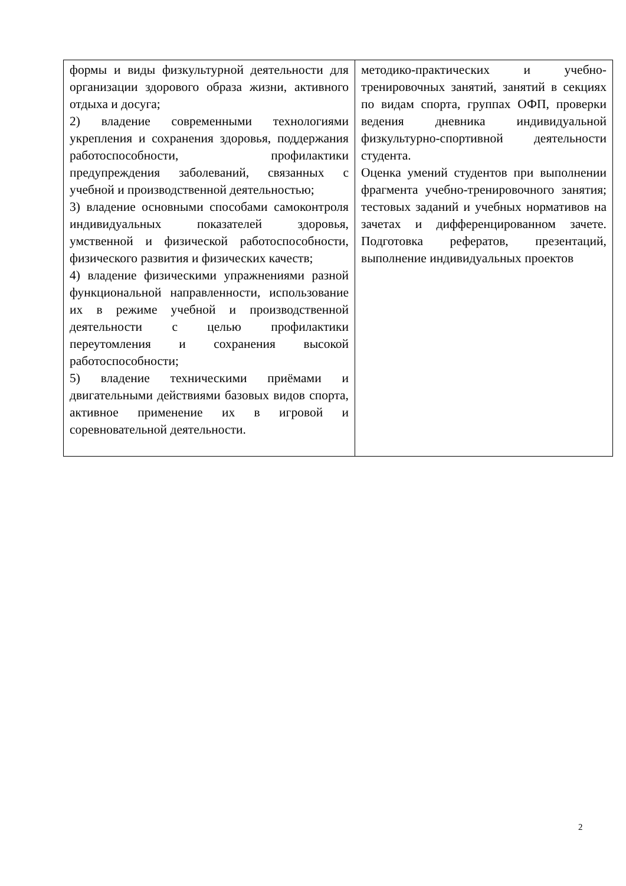| формы и виды физкультурной деятельности для организации здорового образа жизни, активного отдыха и досуга; 2) владение современными технологиями укрепления и сохранения здоровья, поддержания работоспособности, профилактики предупреждения заболеваний, связанных с учебной и производственной деятельностью; 3) владение основными способами самоконтроля индивидуальных показателей здоровья, умственной и физической работоспособности, физического развития и физических качеств; 4) владение физическими упражнениями разной функциональной направленности, использование их в режиме учебной и производственной деятельности с целью профилактики переутомления и сохранения высокой работоспособности; 5) владение техническими приёмами и двигательными действиями базовых видов спорта, активное применение их в игровой и соревновательной деятельности. | методико-практических и учебно-тренировочных занятий, занятий в секциях по видам спорта, группах ОФП, проверки ведения дневника индивидуальной физкультурно-спортивной деятельности студента. Оценка умений студентов при выполнении фрагмента учебно-тренировочного занятия; тестовых заданий и учебных нормативов на зачетах и дифференцированном зачете. Подготовка рефератов, презентаций, выполнение индивидуальных проектов |
2